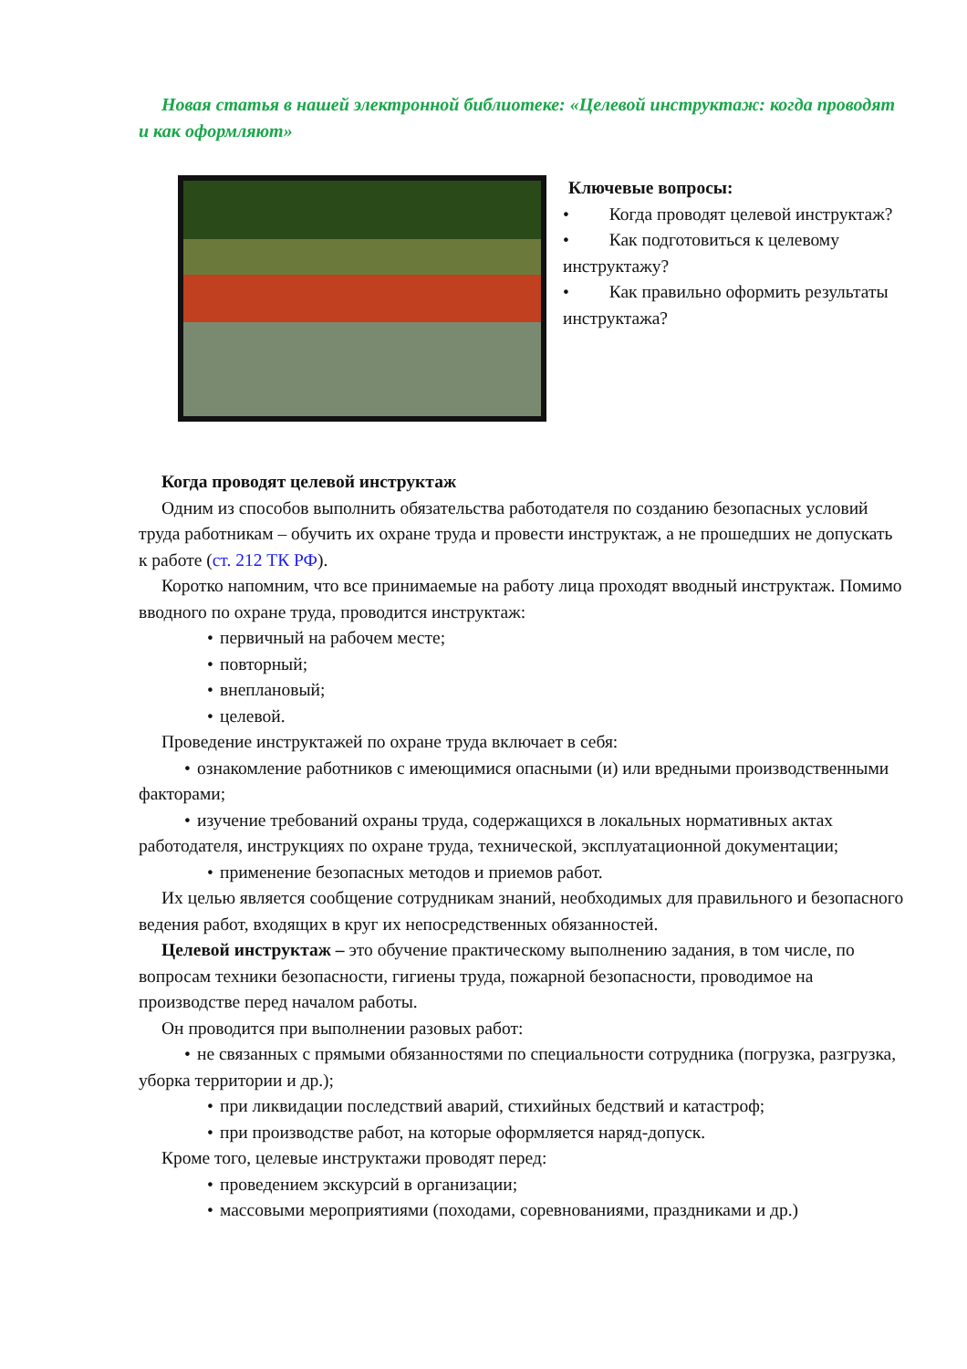Новая статья в нашей электронной библиотеке: «Целевой инструктаж: когда проводят и как оформляют»
Ключевые вопросы:
• Когда проводят целевой инструктаж?
• Как подготовиться к целевому инструктажу?
• Как правильно оформить результаты инструктажа?
Когда проводят целевой инструктаж
Одним из способов выполнить обязательства работодателя по созданию безопасных условий труда работникам – обучить их охране труда и провести инструктаж, а не прошедших не допускать к работе (ст. 212 ТК РФ).
Коротко напомним, что все принимаемые на работу лица проходят вводный инструктаж. Помимо вводного по охране труда, проводится инструктаж:
• первичный на рабочем месте;
• повторный;
• внеплановый;
• целевой.
Проведение инструктажей по охране труда включает в себя:
• ознакомление работников с имеющимися опасными (и) или вредными производственными факторами;
• изучение требований охраны труда, содержащихся в локальных нормативных актах работодателя, инструкциях по охране труда, технической, эксплуатационной документации;
• применение безопасных методов и приемов работ.
Их целью является сообщение сотрудникам знаний, необходимых для правильного и безопасного ведения работ, входящих в круг их непосредственных обязанностей.
Целевой инструктаж – это обучение практическому выполнению задания, в том числе, по вопросам техники безопасности, гигиены труда, пожарной безопасности, проводимое на производстве перед началом работы.
Он проводится при выполнении разовых работ:
• не связанных с прямыми обязанностями по специальности сотрудника (погрузка, разгрузка, уборка территории и др.);
• при ликвидации последствий аварий, стихийных бедствий и катастроф;
• при производстве работ, на которые оформляется наряд-допуск.
Кроме того, целевые инструктажи проводят перед:
• проведением экскурсий в организации;
• массовыми мероприятиями (походами, соревнованиями, праздниками и др.)